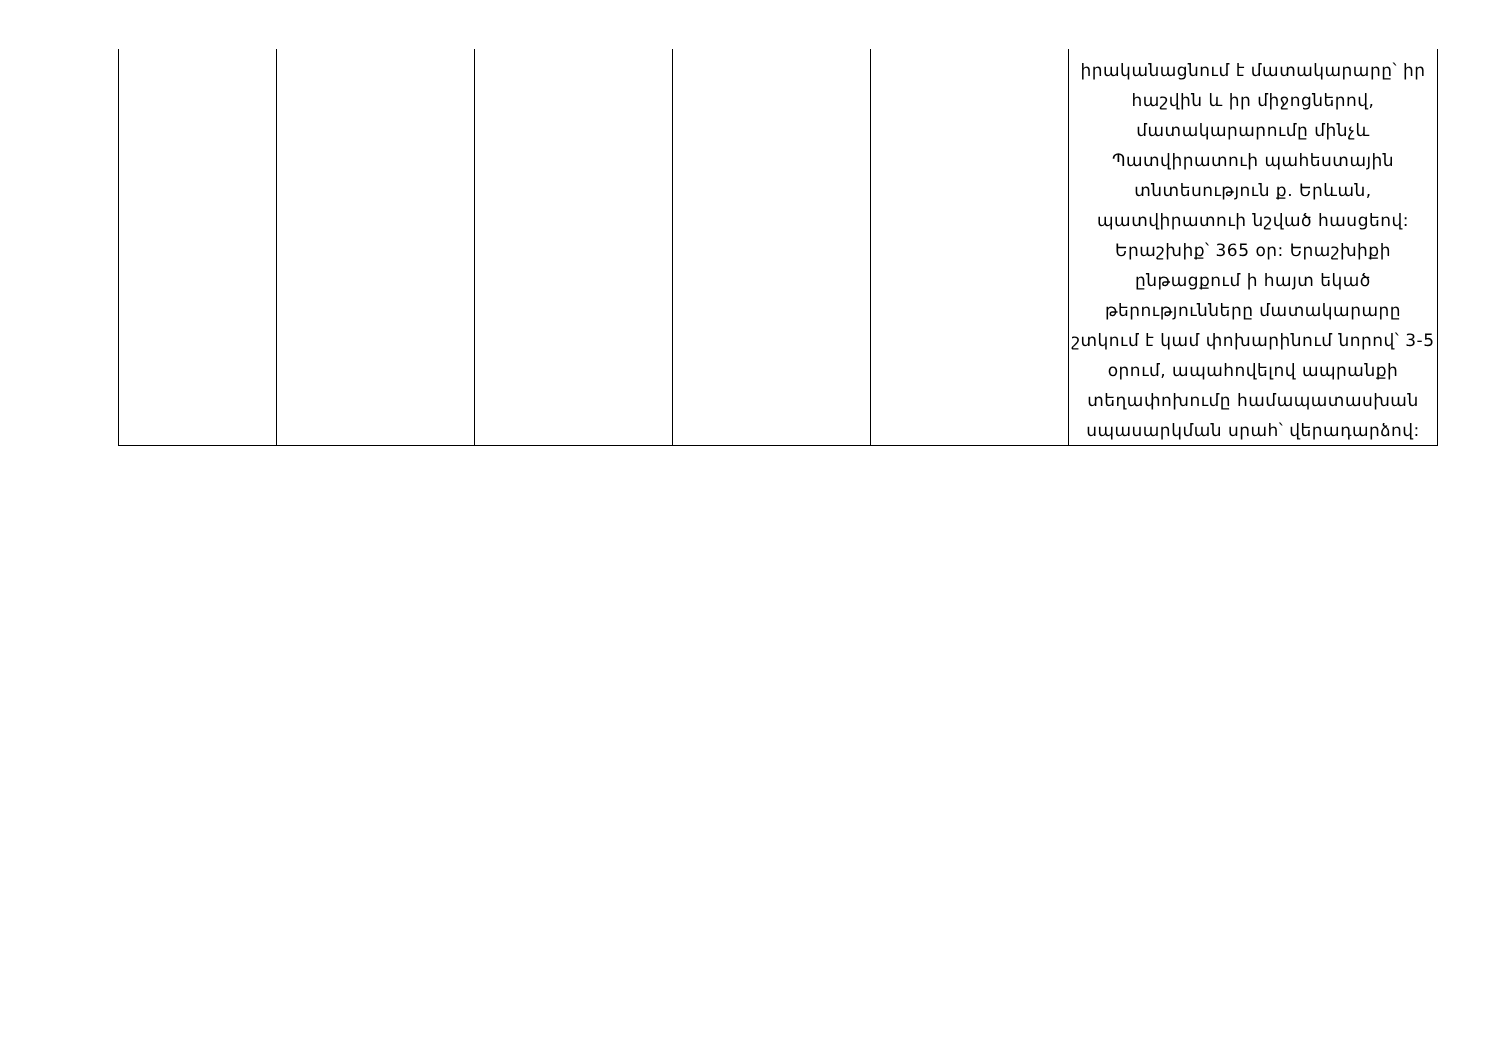| | | | | | իրականացնում է մատակարարը՝ իր հաշվին և իր միջոցներով, մատակարարումը մինչև Պատվիրատուի պահեստային տնտեսություն ք. Երևան, պատվիրատուի նշված հասցեով: Երաշխիք՝ 365 օր: Երաշխիքի ընթացքում ի հայտ եկած թերությունները մատակարարը շտկում է կամ փոխարինում նորով՝ 3-5 օրում, ապահովելով ապրանքի տեղափոխումը համապատասխան սպասարկման սրահ՝ վերադարձով: |